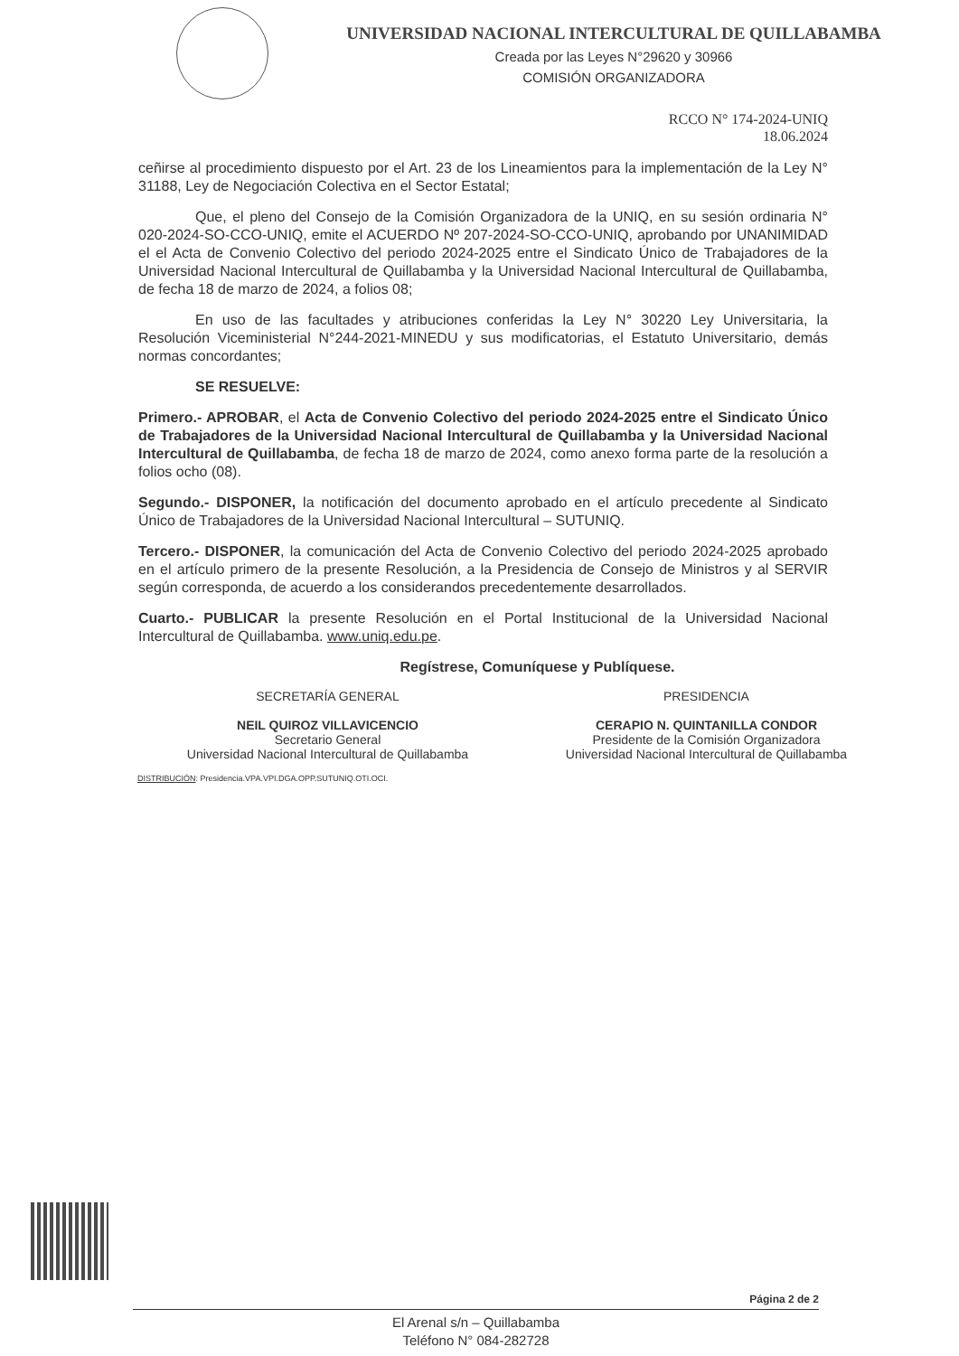UNIVERSIDAD NACIONAL INTERCULTURAL DE QUILLABAMBA
Creada por las Leyes N°29620 y 30966
COMISIÓN ORGANIZADORA
RCCO N° 174-2024-UNIQ
18.06.2024
ceñirse al procedimiento dispuesto por el Art. 23 de los Lineamientos para la implementación de la Ley N° 31188, Ley de Negociación Colectiva en el Sector Estatal;
Que, el pleno del Consejo de la Comisión Organizadora de la UNIQ, en su sesión ordinaria N° 020-2024-SO-CCO-UNIQ, emite el ACUERDO Nº 207-2024-SO-CCO-UNIQ, aprobando por UNANIMIDAD el el Acta de Convenio Colectivo del periodo 2024-2025 entre el Sindicato Único de Trabajadores de la Universidad Nacional Intercultural de Quillabamba y la Universidad Nacional Intercultural de Quillabamba, de fecha 18 de marzo de 2024, a folios 08;
En uso de las facultades y atribuciones conferidas la Ley N° 30220 Ley Universitaria, la Resolución Viceministerial N°244-2021-MINEDU y sus modificatorias, el Estatuto Universitario, demás normas concordantes;
SE RESUELVE:
Primero.- APROBAR, el Acta de Convenio Colectivo del periodo 2024-2025 entre el Sindicato Único de Trabajadores de la Universidad Nacional Intercultural de Quillabamba y la Universidad Nacional Intercultural de Quillabamba, de fecha 18 de marzo de 2024, como anexo forma parte de la resolución a folios ocho (08).
Segundo.- DISPONER, la notificación del documento aprobado en el artículo precedente al Sindicato Único de Trabajadores de la Universidad Nacional Intercultural – SUTUNIQ.
Tercero.- DISPONER, la comunicación del Acta de Convenio Colectivo del periodo 2024-2025 aprobado en el artículo primero de la presente Resolución, a la Presidencia de Consejo de Ministros y al SERVIR según corresponda, de acuerdo a los considerandos precedentemente desarrollados.
Cuarto.- PUBLICAR la presente Resolución en el Portal Institucional de la Universidad Nacional Intercultural de Quillabamba. www.uniq.edu.pe.
Regístrese, Comuníquese y Publíquese.
SECRETARÍA GENERAL
NEIL QUIROZ VILLAVICENCIO
Secretario General
Universidad Nacional Intercultural de Quillabamba
PRESIDENCIA
CERAPIO N. QUINTANILLA CONDOR
Presidente de la Comisión Organizadora
Universidad Nacional Intercultural de Quillabamba
DISTRIBUCIÓN: Presidencia.VPA.VPI.DGA.OPP.SUTUNIQ.OTI.OCI.
Página 2 de 2
El Arenal s/n – Quillabamba
Teléfono N° 084-282728